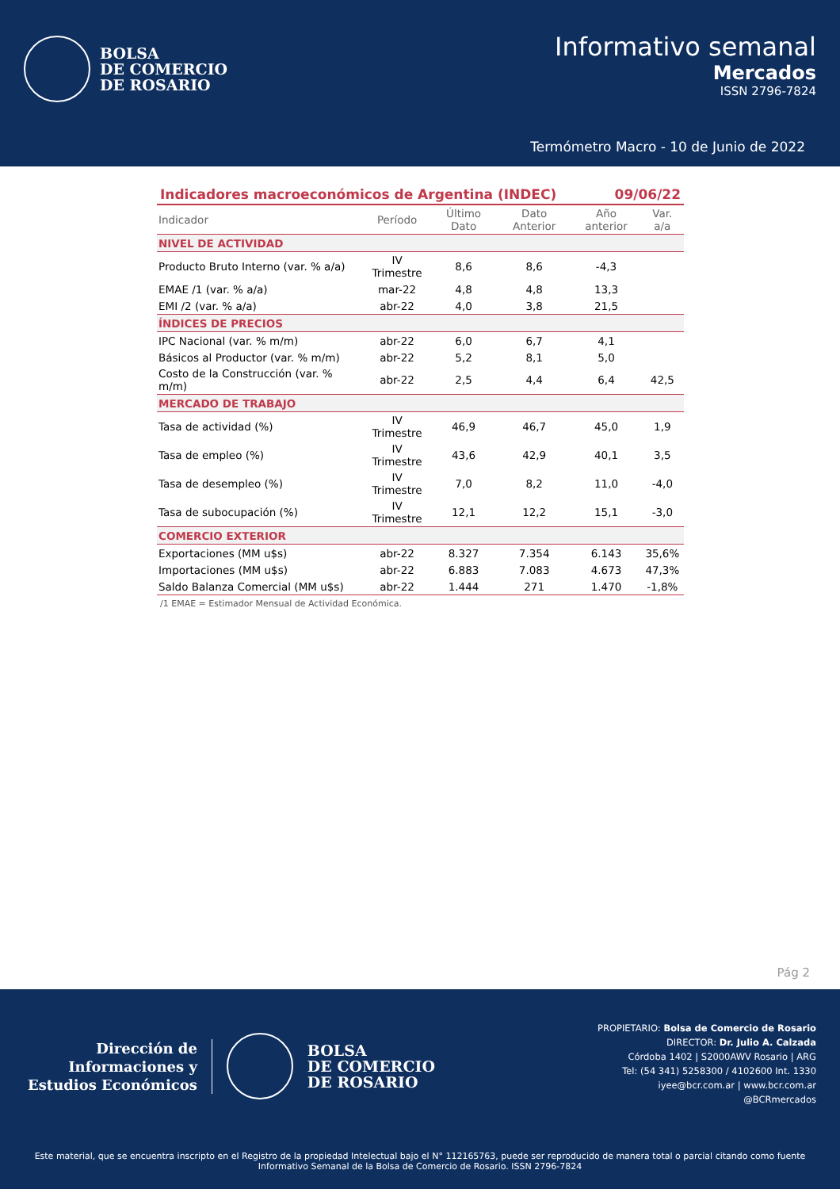BOLSA
DE COMERCIO
DE ROSARIO
Informativo semanal
Mercados
ISSN 2796-7824
Termómetro Macro - 10 de Junio de 2022
Indicadores macroeconómicos de Argentina (INDEC) 09/06/22
| Indicador | Período | Último Dato | Dato Anterior | Año anterior | Var. a/a |
| --- | --- | --- | --- | --- | --- |
| NIVEL DE ACTIVIDAD | | | | | |
| Producto Bruto Interno (var. % a/a) | IV Trimestre | 8,6 | 8,6 | -4,3 | |
| EMAE /1 (var. % a/a) | mar-22 | 4,8 | 4,8 | 13,3 | |
| EMI /2 (var. % a/a) | abr-22 | 4,0 | 3,8 | 21,5 | |
| ÍNDICES DE PRECIOS | | | | | |
| IPC Nacional (var. % m/m) | abr-22 | 6,0 | 6,7 | 4,1 | |
| Básicos al Productor (var. % m/m) | abr-22 | 5,2 | 8,1 | 5,0 | |
| Costo de la Construcción (var. % m/m) | abr-22 | 2,5 | 4,4 | 6,4 | 42,5 |
| MERCADO DE TRABAJO | | | | | |
| Tasa de actividad (%) | IV Trimestre | 46,9 | 46,7 | 45,0 | 1,9 |
| Tasa de empleo (%) | IV Trimestre | 43,6 | 42,9 | 40,1 | 3,5 |
| Tasa de desempleo (%) | IV Trimestre | 7,0 | 8,2 | 11,0 | -4,0 |
| Tasa de subocupación (%) | IV Trimestre | 12,1 | 12,2 | 15,1 | -3,0 |
| COMERCIO EXTERIOR | | | | | |
| Exportaciones (MM u$s) | abr-22 | 8.327 | 7.354 | 6.143 | 35,6% |
| Importaciones (MM u$s) | abr-22 | 6.883 | 7.083 | 4.673 | 47,3% |
| Saldo Balanza Comercial (MM u$s) | abr-22 | 1.444 | 271 | 1.470 | -1,8% |
/1 EMAE = Estimador Mensual de Actividad Económica.
Pág 2
Dirección de
Informaciones y
Estudios Económicos
BOLSA
DE COMERCIO
DE ROSARIO
PROPIETARIO: Bolsa de Comercio de Rosario
DIRECTOR: Dr. Julio A. Calzada
Córdoba 1402 | S2000AWV Rosario | ARG
Tel: (54 341) 5258300 / 4102600 Int. 1330
iyee@bcr.com.ar | www.bcr.com.ar
@BCRmercados
Este material, que se encuentra inscripto en el Registro de la propiedad Intelectual bajo el N° 112165763, puede ser reproducido de manera total o parcial citando como fuente Informativo Semanal de la Bolsa de Comercio de Rosario. ISSN 2796-7824